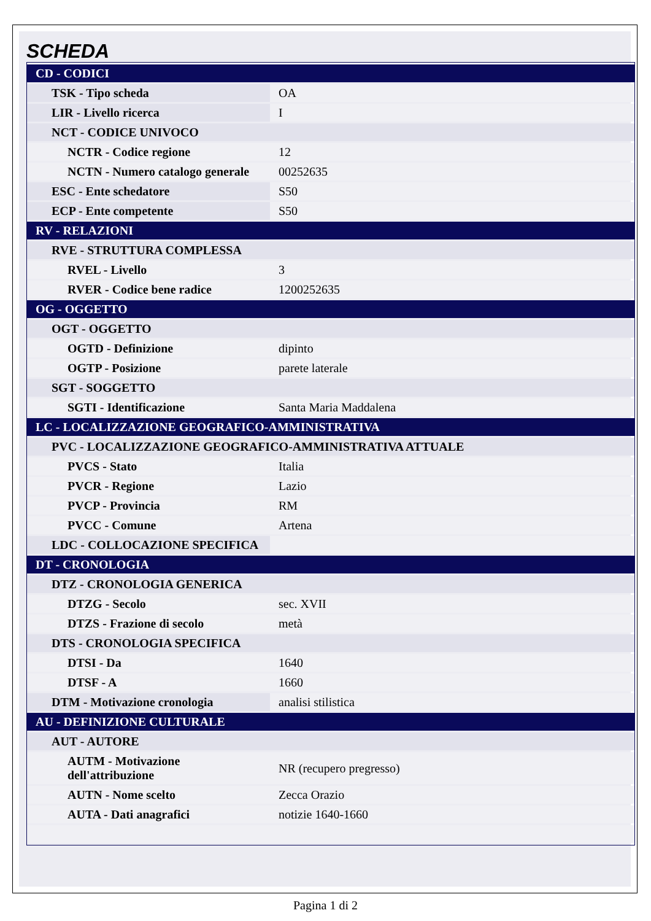SCHEDA
| CD - CODICI | |
| TSK - Tipo scheda | OA |
| LIR - Livello ricerca | I |
| NCT - CODICE UNIVOCO | |
| NCTR - Codice regione | 12 |
| NCTN - Numero catalogo generale | 00252635 |
| ESC - Ente schedatore | S50 |
| ECP - Ente competente | S50 |
| RV - RELAZIONI | |
| RVE - STRUTTURA COMPLESSA | |
| RVEL - Livello | 3 |
| RVER - Codice bene radice | 1200252635 |
| OG - OGGETTO | |
| OGT - OGGETTO | |
| OGTD - Definizione | dipinto |
| OGTP - Posizione | parete laterale |
| SGT - SOGGETTO | |
| SGTI - Identificazione | Santa Maria Maddalena |
| LC - LOCALIZZAZIONE GEOGRAFICO-AMMINISTRATIVA | |
| PVC - LOCALIZZAZIONE GEOGRAFICO-AMMINISTRATIVA ATTUALE | |
| PVCS - Stato | Italia |
| PVCR - Regione | Lazio |
| PVCP - Provincia | RM |
| PVCC - Comune | Artena |
| LDC - COLLOCAZIONE SPECIFICA | |
| DT - CRONOLOGIA | |
| DTZ - CRONOLOGIA GENERICA | |
| DTZG - Secolo | sec. XVII |
| DTZS - Frazione di secolo | metà |
| DTS - CRONOLOGIA SPECIFICA | |
| DTSI - Da | 1640 |
| DTSF - A | 1660 |
| DTM - Motivazione cronologia | analisi stilistica |
| AU - DEFINIZIONE CULTURALE | |
| AUT - AUTORE | |
| AUTM - Motivazione dell'attribuzione | NR (recupero pregresso) |
| AUTN - Nome scelto | Zecca Orazio |
| AUTA - Dati anagrafici | notizie 1640-1660 |
Pagina 1 di 2